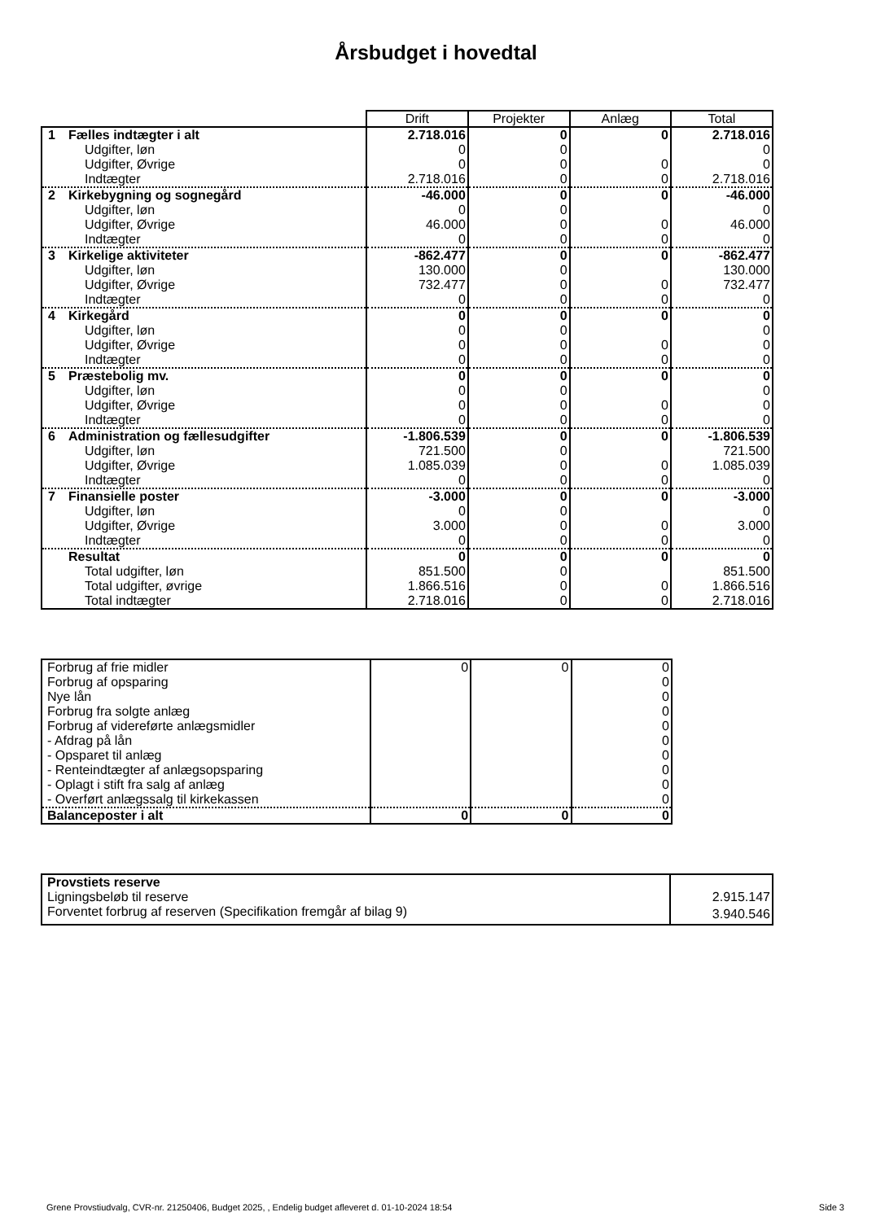Årsbudget i hovedtal
| | Drift | Projekter | Anlæg | Total |
| --- | --- | --- | --- | --- |
| 1 Fælles indtægter i alt | 2.718.016 | 0 | 0 | 2.718.016 |
| Udgifter, løn | 0 | 0 | | 0 |
| Udgifter, Øvrige | 0 | 0 | 0 | 0 |
| Indtægter | 2.718.016 | 0 | 0 | 2.718.016 |
| 2 Kirkebygning og sognegård | -46.000 | 0 | 0 | -46.000 |
| Udgifter, løn | 0 | 0 | | 0 |
| Udgifter, Øvrige | 46.000 | 0 | 0 | 46.000 |
| Indtægter | 0 | 0 | 0 | 0 |
| 3 Kirkelige aktiviteter | -862.477 | 0 | 0 | -862.477 |
| Udgifter, løn | 130.000 | 0 | | 130.000 |
| Udgifter, Øvrige | 732.477 | 0 | 0 | 732.477 |
| Indtægter | 0 | 0 | 0 | 0 |
| 4 Kirkegård | 0 | 0 | 0 | 0 |
| Udgifter, løn | 0 | 0 | | 0 |
| Udgifter, Øvrige | 0 | 0 | 0 | 0 |
| Indtægter | 0 | 0 | 0 | 0 |
| 5 Præstebolig mv. | 0 | 0 | 0 | 0 |
| Udgifter, løn | 0 | 0 | | 0 |
| Udgifter, Øvrige | 0 | 0 | 0 | 0 |
| Indtægter | 0 | 0 | 0 | 0 |
| 6 Administration og fællesudgifter | -1.806.539 | 0 | 0 | -1.806.539 |
| Udgifter, løn | 721.500 | 0 | | 721.500 |
| Udgifter, Øvrige | 1.085.039 | 0 | 0 | 1.085.039 |
| Indtægter | 0 | 0 | 0 | 0 |
| 7 Finansielle poster | -3.000 | 0 | 0 | -3.000 |
| Udgifter, løn | 0 | 0 | | 0 |
| Udgifter, Øvrige | 3.000 | 0 | 0 | 3.000 |
| Indtægter | 0 | 0 | 0 | 0 |
| Resultat | 0 | 0 | 0 | 0 |
| Total udgifter, løn | 851.500 | 0 | | 851.500 |
| Total udgifter, øvrige | 1.866.516 | 0 | 0 | 1.866.516 |
| Total indtægter | 2.718.016 | 0 | 0 | 2.718.016 |
| Forbrug af frie midler | 0 | 0 | 0 |
| Forbrug af opsparing | | | 0 |
| Nye lån | | | 0 |
| Forbrug fra solgte anlæg | | | 0 |
| Forbrug af videreførte anlægsmidler | | | 0 |
| - Afdrag på lån | | | 0 |
| - Opsparet til anlæg | | | 0 |
| - Renteindtægter af anlægsopsparing | | | 0 |
| - Oplagt i stift fra salg af anlæg | | | 0 |
| - Overført anlægssalg til kirkekassen | | | 0 |
| Balanceposter i alt | 0 | 0 | 0 |
| Provstiets reserve | |
| Ligningsbeløb til reserve | 2.915.147 |
| Forventet forbrug af reserven (Specifikation fremgår af bilag 9) | 3.940.546 |
Grene Provstiudvalg, CVR-nr. 21250406, Budget 2025, , Endelig budget afleveret d. 01-10-2024 18:54 Side 3